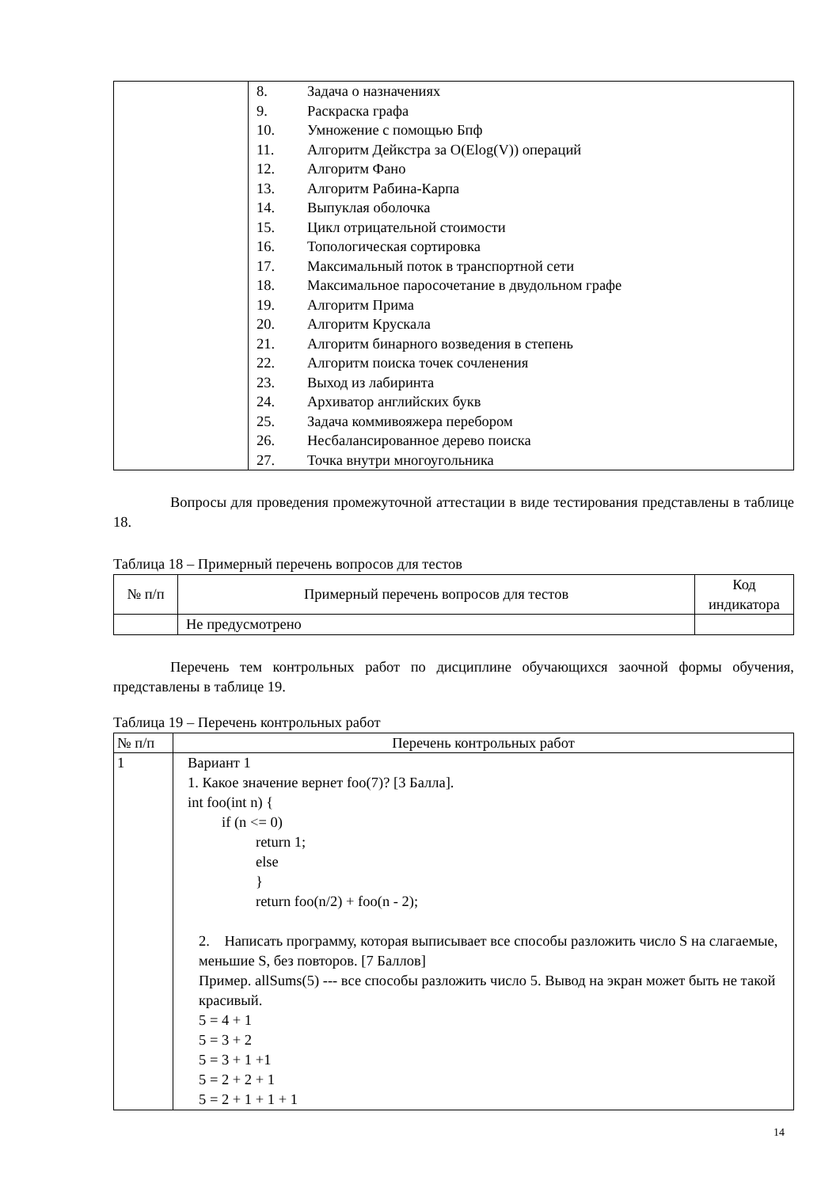| | 8. Задача о назначениях 9. Раскраска графа 10. Умножение с помощью Бпф 11. Алгоритм Дейкстра за O(Elog(V)) операций 12. Алгоритм Фано 13. Алгоритм Рабина-Карпа 14. Выпуклая оболочка 15. Цикл отрицательной стоимости 16. Топологическая сортировка 17. Максимальный поток в транспортной сети 18. Максимальное паросочетание в двудольном графе 19. Алгоритм Прима 20. Алгоритм Крускала 21. Алгоритм бинарного возведения в степень 22. Алгоритм поиска точек сочленения 23. Выход из лабиринта 24. Архиватор английских букв 25. Задача коммивояжера перебором 26. Несбалансированное дерево поиска 27. Точка внутри многоугольника |
Вопросы для проведения промежуточной аттестации в виде тестирования представлены в таблице 18.
Таблица 18 – Примерный перечень вопросов для тестов
| № п/п | Примерный перечень вопросов для тестов | Код индикатора |
| --- | --- | --- |
| | Не предусмотрено | |
Перечень тем контрольных работ по дисциплине обучающихся заочной формы обучения, представлены в таблице 19.
Таблица 19 – Перечень контрольных работ
| № п/п | Перечень контрольных работ |
| --- | --- |
| 1 | Вариант 1 1. Какое значение вернет foo(7)? [3 Балла]. int foo(int n) { if (n <= 0) return 1; else } return foo(n/2) + foo(n - 2); 2. Написать программу, которая выписывает все способы разложить число S на слагаемые, меньшие S, без повторов. [7 Баллов] Пример. allSums(5) --- все способы разложить число 5. Вывод на экран может быть не такой красивый. 5 = 4 + 1 5 = 3 + 2 5 = 3 + 1 +1 5 = 2 + 2 + 1 5 = 2 + 1 + 1 + 1 |
14